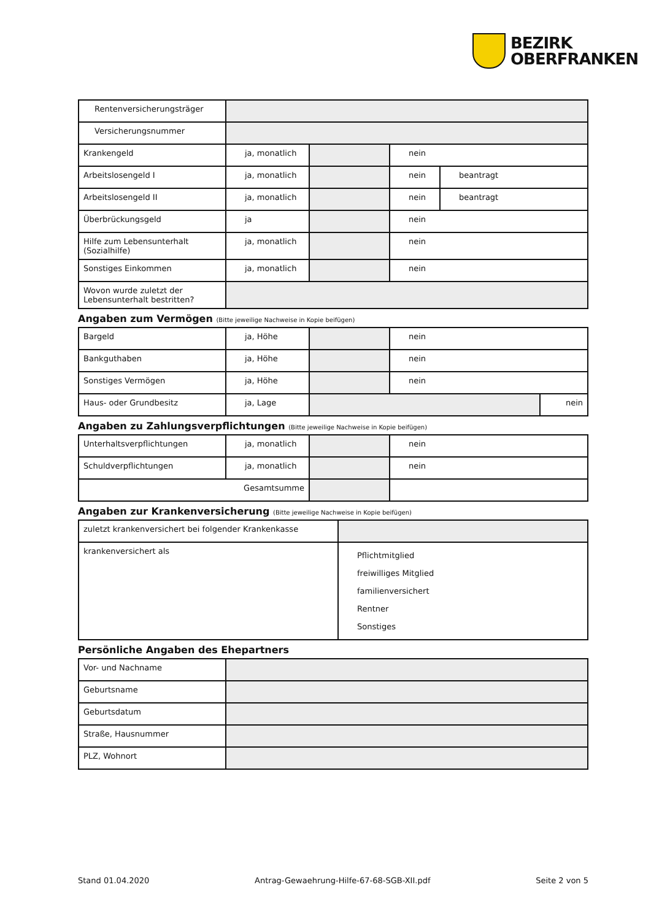BEZIRK
OBERFRANKEN
| Rentenversicherungsträger | | | | |
| Versicherungsnummer | | | | |
| Krankengeld | ja, monatlich | | nein | |
| Arbeitslosengeld I | ja, monatlich | | nein | beantragt |
| Arbeitslosengeld II | ja, monatlich | | nein | beantragt |
| Überbrückungsgeld | ja | | nein | |
| Hilfe zum Lebensunterhalt (Sozialhilfe) | ja, monatlich | | nein | |
| Sonstiges Einkommen | ja, monatlich | | nein | |
| Wovon wurde zuletzt der Lebensunterhalt bestritten? | | | | |
Angaben zum Vermögen (Bitte jeweilige Nachweise in Kopie beifügen)
| Bargeld | ja, Höhe | | nein | |
| Bankguthaben | ja, Höhe | | nein | |
| Sonstiges Vermögen | ja, Höhe | | nein | |
| Haus- oder Grundbesitz | ja, Lage | | | nein |
Angaben zu Zahlungsverpflichtungen (Bitte jeweilige Nachweise in Kopie beifügen)
| Unterhaltsverpflichtungen | ja, monatlich | | nein |
| Schuldverpflichtungen | ja, monatlich | | nein |
| Gesamtsumme | | | |
Angaben zur Krankenversicherung (Bitte jeweilige Nachweise in Kopie beifügen)
| zuletzt krankenversichert bei folgender Krankenkasse | |
| krankenversichert als | Pflichtmitglied freiwilliges Mitglied familienversichert Rentner Sonstiges |
Persönliche Angaben des Ehepartners
| Vor- und Nachname | |
| Geburtsname | |
| Geburtsdatum | |
| Straße, Hausnummer | |
| PLZ, Wohnort | |
Stand 01.04.2020 Antrag-Gewaehrung-Hilfe-67-68-SGB-XII.pdf Seite 2 von 5